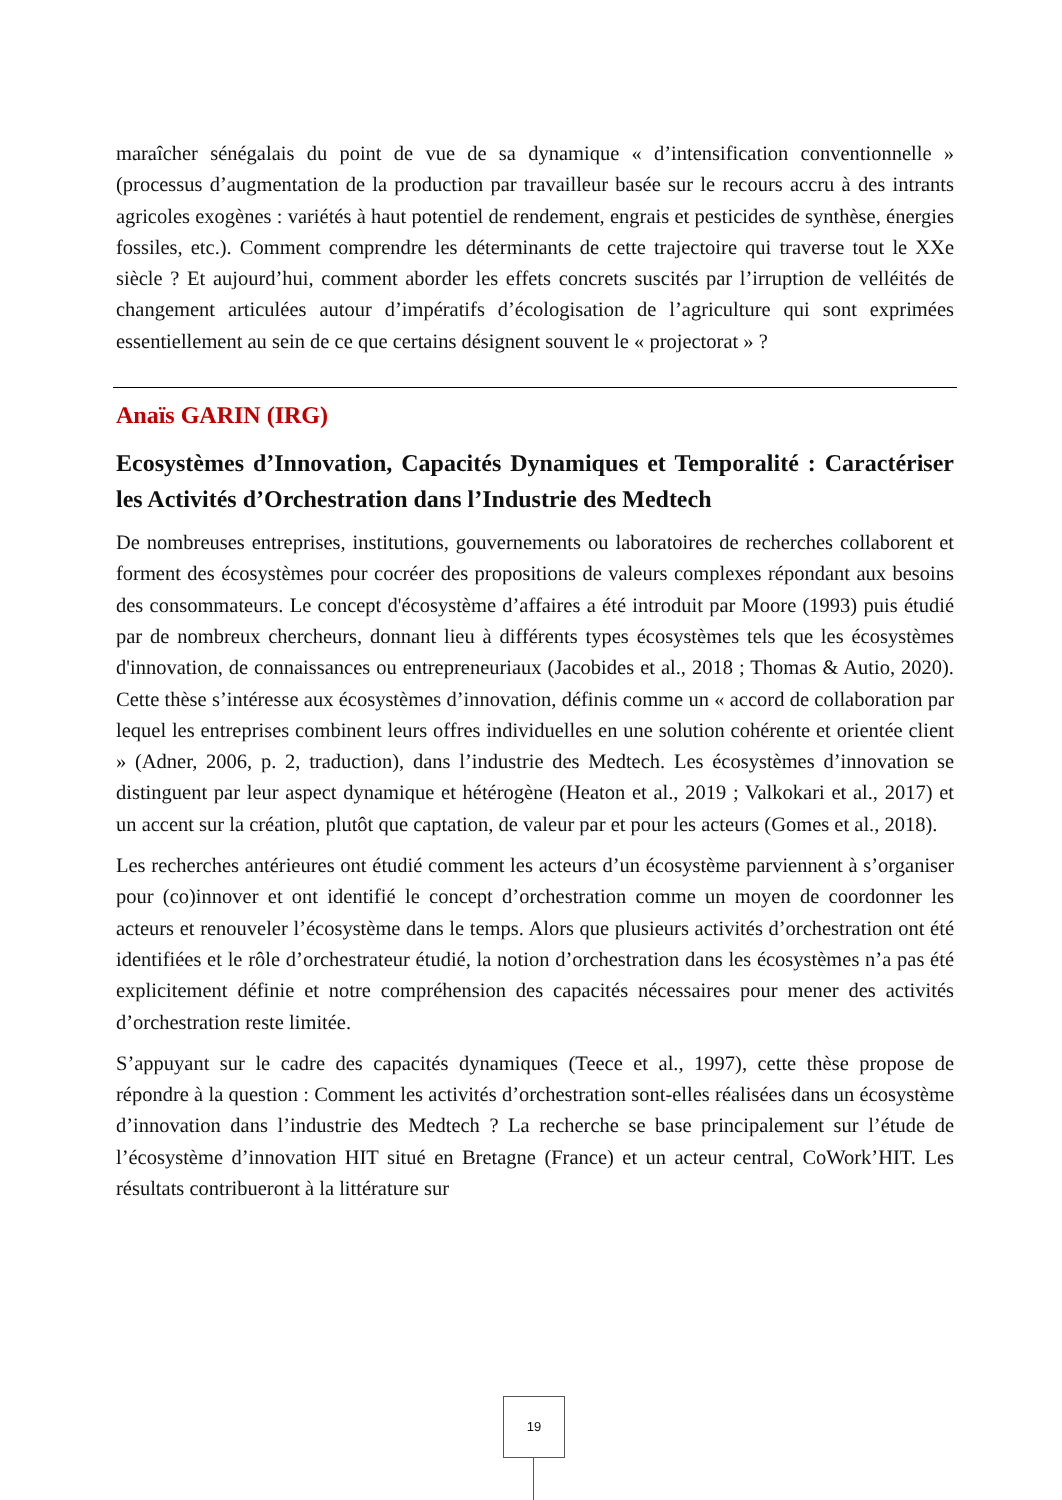maraîcher sénégalais du point de vue de sa dynamique « d’intensification conventionnelle » (processus d’augmentation de la production par travailleur basée sur le recours accru à des intrants agricoles exogènes : variétés à haut potentiel de rendement, engrais et pesticides de synthèse, énergies fossiles, etc.). Comment comprendre les déterminants de cette trajectoire qui traverse tout le XXe siècle ? Et aujourd’hui, comment aborder les effets concrets suscités par l’irruption de velléités de changement articulées autour d’impératifs d’écologisation de l’agriculture qui sont exprimées essentiellement au sein de ce que certains désignent souvent le « projectorat » ?
Anaïs GARIN (IRG)
Ecosystèmes d’Innovation, Capacités Dynamiques et Temporalité : Caractériser les Activités d’Orchestration dans l’Industrie des Medtech
De nombreuses entreprises, institutions, gouvernements ou laboratoires de recherches collaborent et forment des écosystèmes pour cocréer des propositions de valeurs complexes répondant aux besoins des consommateurs. Le concept d'écosystème d’affaires a été introduit par Moore (1993) puis étudié par de nombreux chercheurs, donnant lieu à différents types écosystèmes tels que les écosystèmes d'innovation, de connaissances ou entrepreneuriaux (Jacobides et al., 2018 ; Thomas & Autio, 2020). Cette thèse s’intéresse aux écosystèmes d’innovation, définis comme un « accord de collaboration par lequel les entreprises combinent leurs offres individuelles en une solution cohérente et orientée client » (Adner, 2006, p. 2, traduction), dans l’industrie des Medtech. Les écosystèmes d’innovation se distinguent par leur aspect dynamique et hétérogène (Heaton et al., 2019 ; Valkokari et al., 2017) et un accent sur la création, plutôt que captation, de valeur par et pour les acteurs (Gomes et al., 2018).
Les recherches antérieures ont étudié comment les acteurs d’un écosystème parviennent à s’organiser pour (co)innover et ont identifié le concept d’orchestration comme un moyen de coordonner les acteurs et renouveler l’écosystème dans le temps. Alors que plusieurs activités d’orchestration ont été identifiées et le rôle d’orchestrateur étudié, la notion d’orchestration dans les écosystèmes n’a pas été explicitement définie et notre compréhension des capacités nécessaires pour mener des activités d’orchestration reste limitée.
S’appuyant sur le cadre des capacités dynamiques (Teece et al., 1997), cette thèse propose de répondre à la question : Comment les activités d’orchestration sont-elles réalisées dans un écosystème d’innovation dans l’industrie des Medtech ? La recherche se base principalement sur l’étude de l’écosystème d’innovation HIT situé en Bretagne (France) et un acteur central, CoWork’HIT. Les résultats contribueront à la littérature sur
19